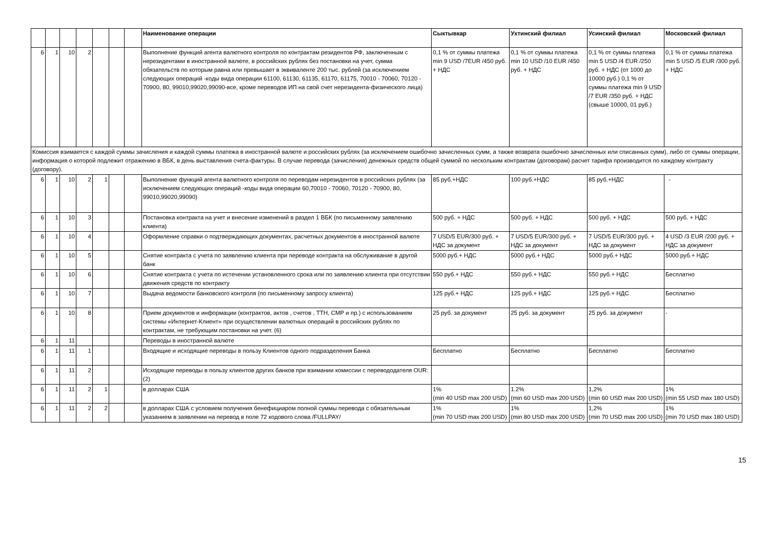| | | | | | | | Наименование операции | Сыктывкар | Ухтинский филиал | Усинский филиал | Московский филиал |
| --- | --- | --- | --- | --- | --- | --- | --- | --- | --- | --- | --- |
| 6 | 1 | 10 | 2 | | | | Выполнение функций агента валютного контроля по контрактам резидентов РФ, заключенным с нерезидентами в иностранной валюте, в российских рублях без постановки на учет, сумма обязательств по которым равна или превышает в эквиваленте 200 тыс. рублей (за исключением следующих операций -коды вида операции 61100, 61130, 61135, 61170, 61175, 70010 - 70060, 70120 - 70900, 80, 99010,99020,99090-все, кроме переводов ИП на свой счет нерезидента-физического лица) | 0,1 % от суммы платежа min 9 USD /7EUR /450 руб. + НДС | 0,1 % от суммы платежа min 10 USD /10 EUR /450 руб. + НДС | 0,1 % от суммы платежа min 5 USD /4 EUR /250 руб. + НДС (от 1000 до 10000 руб.) 0,1 % от суммы платежа min 9 USD /7 EUR /350 руб. + НДС (свыше 10000, 01 руб.) | 0,1 % от суммы платежа min 5 USD /5 EUR /300 руб. + НДС |
| Комиссия взимается с каждой суммы зачисления и каждой суммы платежа в иностранной валюте и российских рублях (за исключением ошибочно зачисленных сумм, а также возврата ошибочно зачисленных или списанных сумм), либо от суммы операции, информация о которой подлежит отражению в ВБК, в день выставления счета-фактуры. В случае перевода (зачисления) денежных средств общей суммой по нескольким контрактам (договорам) расчет тарифа производится по каждому контракту (договору). | | | | | | | | | | | |
| 6 | 1 | 10 | 2 | 1 | | | Выполнение функций агента валютного контроля по переводам нерезидентов в российских рублях (за исключением следующих операций -коды вида операции 60,70010 - 70060, 70120 - 70900, 80, 99010,99020,99090) | 85 руб.+НДС | 100 руб.+НДС | 85 руб.+НДС | - |
| 6 | 1 | 10 | 3 | | | | Постановка контракта на учет и внесение изменений в раздел 1 ВБК (по письменному заявлению клиента) | 500 руб. + НДС | 500 руб. + НДС | 500 руб. + НДС | 500 руб. + НДС |
| 6 | 1 | 10 | 4 | | | | Оформление справки о подтверждающих документах, расчетных документов в иностранной валюте | 7 USD/5 EUR/300 руб. + НДС за документ | 7 USD/5 EUR/300 руб. + НДС за документ | 7 USD/5 EUR/300 руб. + НДС за документ | 4 USD /3 EUR /200 руб. + НДС за документ |
| 6 | 1 | 10 | 5 | | | | Снятие контракта с учета по заявлению клиента при переводе контракта на обслуживание в другой банк | 5000 руб.+ НДС | 5000 руб.+ НДС | 5000 руб.+ НДС | 5000 руб.+ НДС |
| 6 | 1 | 10 | 6 | | | | Снятие контракта с учета по истечении установленного срока или по заявлению клиента при отсутствии движения средств по контракту | 550 руб.+ НДС | 550 руб.+ НДС | 550 руб.+ НДС | Бесплатно |
| 6 | 1 | 10 | 7 | | | | Выдача ведомости банковского контроля (по письменному запросу клиента) | 125 руб.+ НДС | 125 руб.+ НДС | 125 руб.+ НДС | Бесплатно |
| 6 | 1 | 10 | 8 | | | | Прием документов и информации (контрактов, актов , счетов , ТТН, СМР и пр.) с использованием системы «Интернет-Клиент» при осуществлении валютных операций в российских рублях по контрактам, не требующим постановки на учет. (6) | 25 руб. за документ | 25 руб. за документ | 25 руб. за документ | - |
| 6 | 1 | 11 | | | | | Переводы в иностранной валюте | | | | |
| 6 | 1 | 11 | 1 | | | | Входящие и исходящие переводы в пользу Клиентов одного подразделения Банка | Бесплатно | Бесплатно | Бесплатно | Бесплатно |
| 6 | 1 | 11 | 2 | | | | Исходящие переводы в пользу клиентов других банков при взимании комиссии с перевододателя OUR: (2) | | | | |
| 6 | 1 | 11 | 2 | 1 | | | в долларах США | 1% (min 40 USD max 200 USD) | 1.2% (min 60 USD max 200 USD) | 1,2% (min 60 USD max 200 USD) | 1% (min 55 USD max 180 USD) |
| 6 | 1 | 11 | 2 | 2 | | | в долларах США с условием получения бенефициаром полной суммы перевода с обязательным указанием в заявлении на перевод в поле 72 кодового слова /FULLPAY/ | 1% (min 70 USD max 200 USD) | 1% (min 80 USD max 200 USD) | 1,2% (min 70 USD max 200 USD) | 1% (min 70 USD max 180 USD) |
15